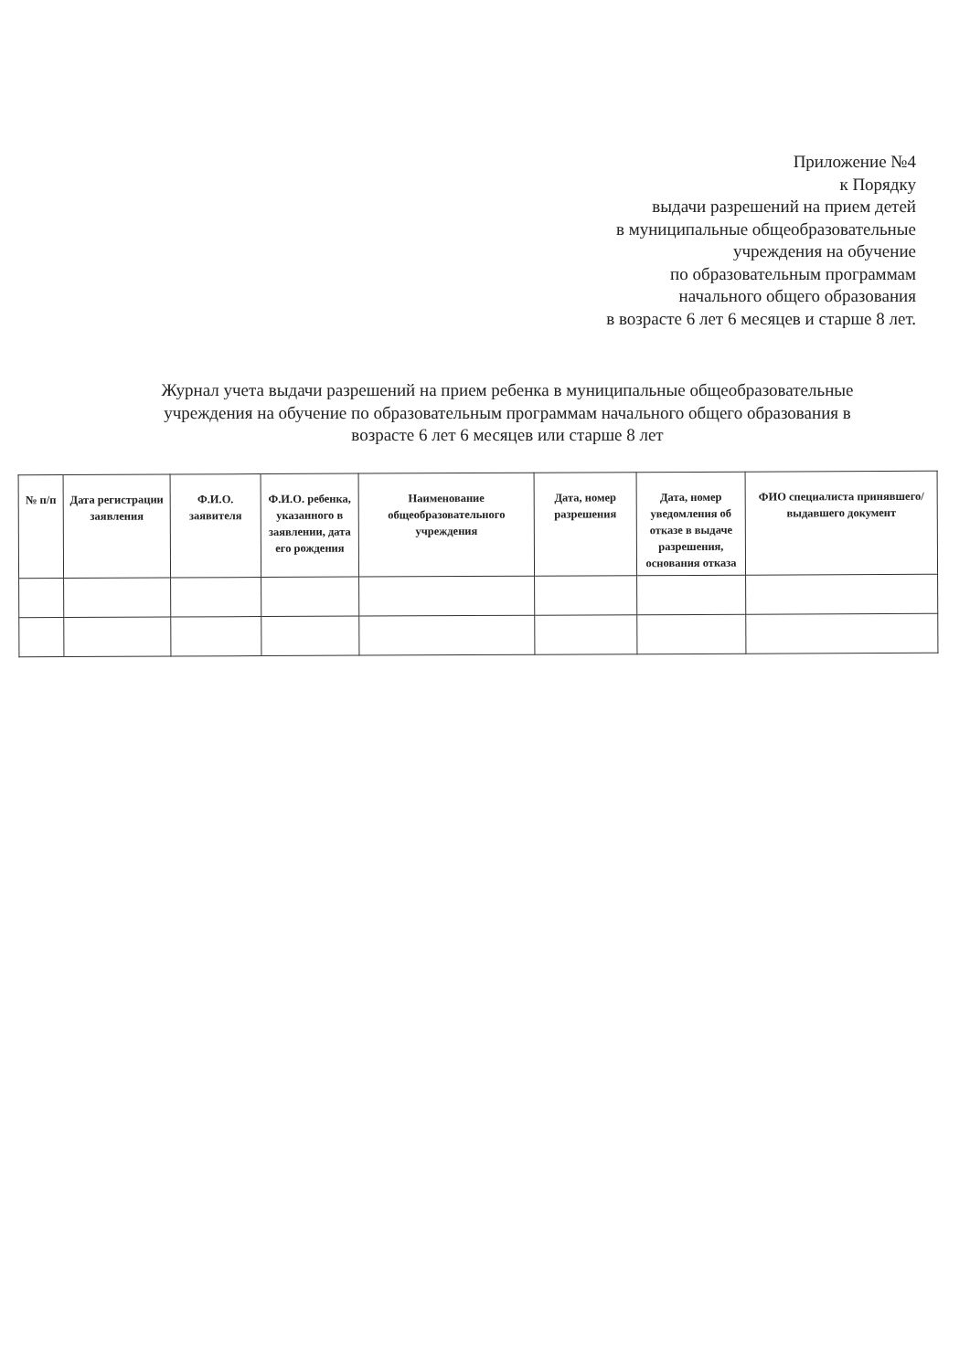Приложение №4
к Порядку
выдачи разрешений на прием детей
в муниципальные общеобразовательные
учреждения на обучение
по образовательным программам
начального общего образования
в возрасте 6 лет 6 месяцев и старше 8 лет.
Журнал учета выдачи разрешений на прием ребенка в муниципальные общеобразовательные учреждения на обучение по образовательным программам начального общего образования в возрасте 6 лет 6 месяцев или старше 8 лет
| № п/п | Дата регистрации заявления | Ф.И.О. заявителя | Ф.И.О. ребенка, указанного в заявлении, дата его рождения | Наименование общеобразовательного учреждения | Дата, номер разрешения | Дата, номер уведомления об отказе в выдаче разрешения, основания отказа | ФИО специалиста принявшего/выдавшего документ |
| --- | --- | --- | --- | --- | --- | --- | --- |